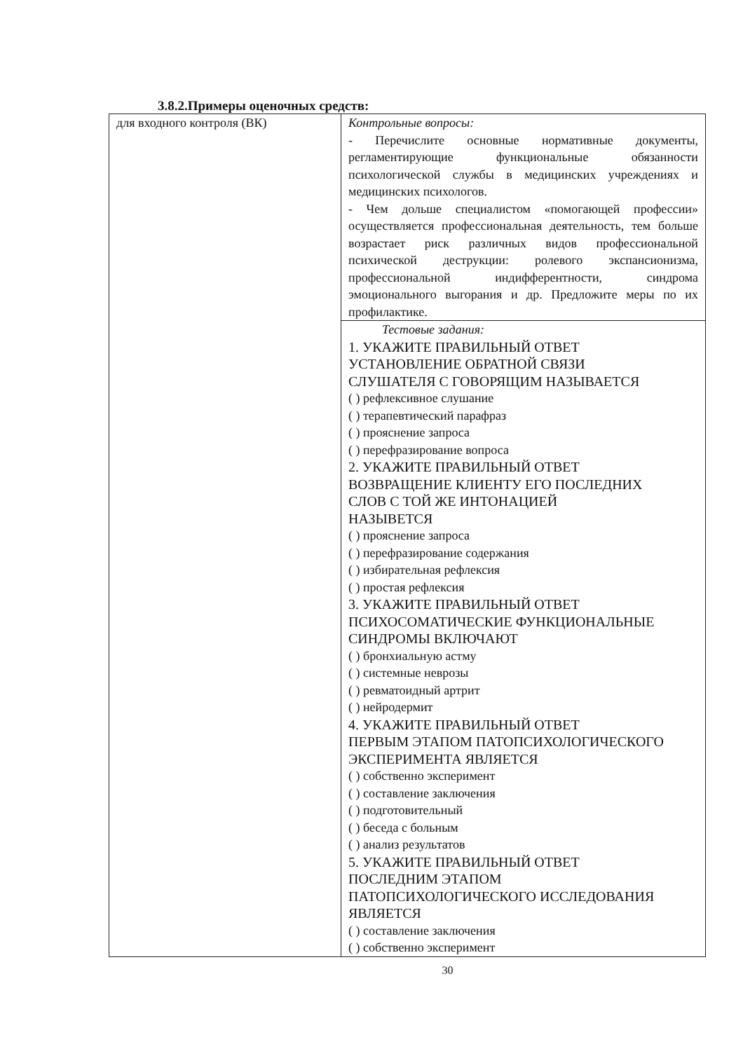3.8.2.Примеры оценочных средств:
| для входного контроля (ВК) | Контрольные вопросы: - Перечислите основные нормативные документы, регламентирующие функциональные обязанности психологической службы в медицинских учреждениях и медицинских психологов. - Чем дольше специалистом «помогающей профессии» осуществляется профессиональная деятельность, тем больше возрастает риск различных видов профессиональной психической деструкции: ролевого экспансионизма, профессиональной индифферентности, синдрома эмоционального выгорания и др. Предложите меры по их профилактике. |
| | Тестовые задания: 1. УКАЖИТЕ ПРАВИЛЬНЫЙ ОТВЕТ УСТАНОВЛЕНИЕ ОБРАТНОЙ СВЯЗИ СЛУШАТЕЛЯ С ГОВОРЯЩИМ НАЗЫВАЕТСЯ ( ) рефлексивное слушание ( ) терапевтический парафраз ( ) прояснение запроса ( ) перефразирование вопроса 2. УКАЖИТЕ ПРАВИЛЬНЫЙ ОТВЕТ ВОЗВРАЩЕНИЕ КЛИЕНТУ ЕГО ПОСЛЕДНИХ СЛОВ С ТОЙ ЖЕ ИНТОНАЦИЕЙ НАЗЫВЕТСЯ ( ) прояснение запроса ( ) перефразирование содержания ( ) избирательная рефлексия ( ) простая рефлексия 3. УКАЖИТЕ ПРАВИЛЬНЫЙ ОТВЕТ ПСИХОСОМАТИЧЕСКИЕ ФУНКЦИОНАЛЬНЫЕ СИНДРОМЫ ВКЛЮЧАЮТ ( ) бронхиальную астму ( ) системные неврозы ( ) ревматоидный артрит ( ) нейродермит 4. УКАЖИТЕ ПРАВИЛЬНЫЙ ОТВЕТ ПЕРВЫМ ЭТАПОМ ПАТОПСИХОЛОГИЧЕСКОГО ЭКСПЕРИМЕНТА ЯВЛЯЕТСЯ ( ) собственно эксперимент ( ) составление заключения ( ) подготовительный ( ) беседа с больным ( ) анализ результатов 5. УКАЖИТЕ ПРАВИЛЬНЫЙ ОТВЕТ ПОСЛЕДНИМ ЭТАПОМ ПАТОПСИХОЛОГИЧЕСКОГО ИССЛЕДОВАНИЯ ЯВЛЯЕТСЯ ( ) составление заключения ( ) собственно эксперимент |
30